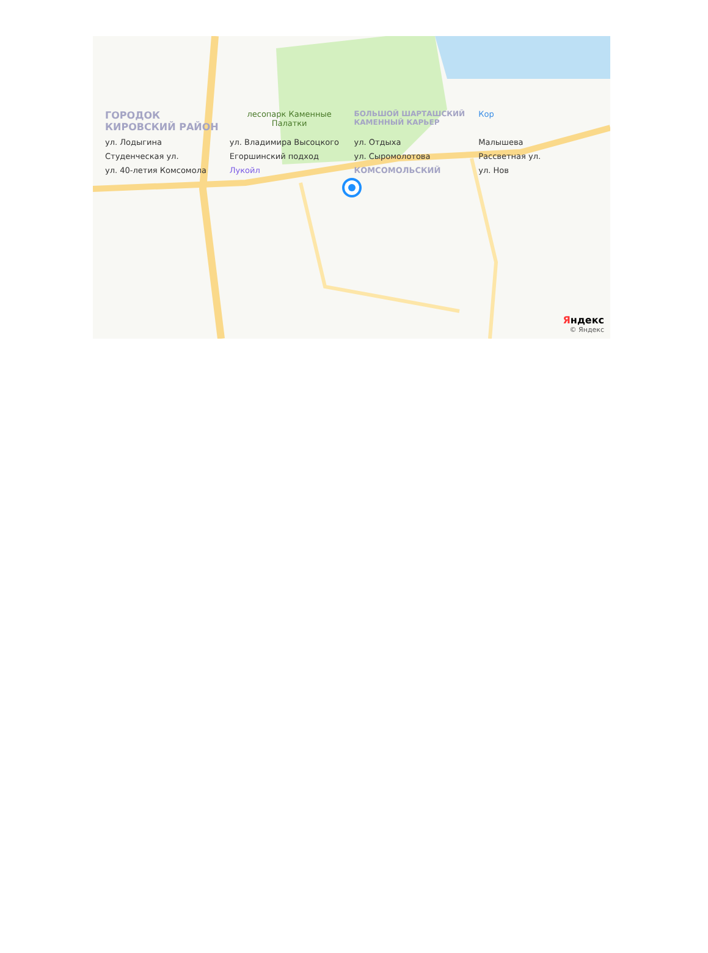ГОРОДОК КИРОВСКИЙ РАЙОН
лесопарк Каменные Палатки
БОЛЬШОЙ ШАРТАШСКИЙ КАМЕННЫЙ КАРЬЕР
Кор
ул. Лодыгина
ул. Владимира Высоцкого
ул. Отдыха
Малышева
Студенческая ул.
Егоршинский подход
ул. Сыромолотова
Рассветная ул.
ул. 40-летия Комсомола
Лукойл
КОМСОМОЛЬСКИЙ
ул. Нов
Яндекс
© Яндекс